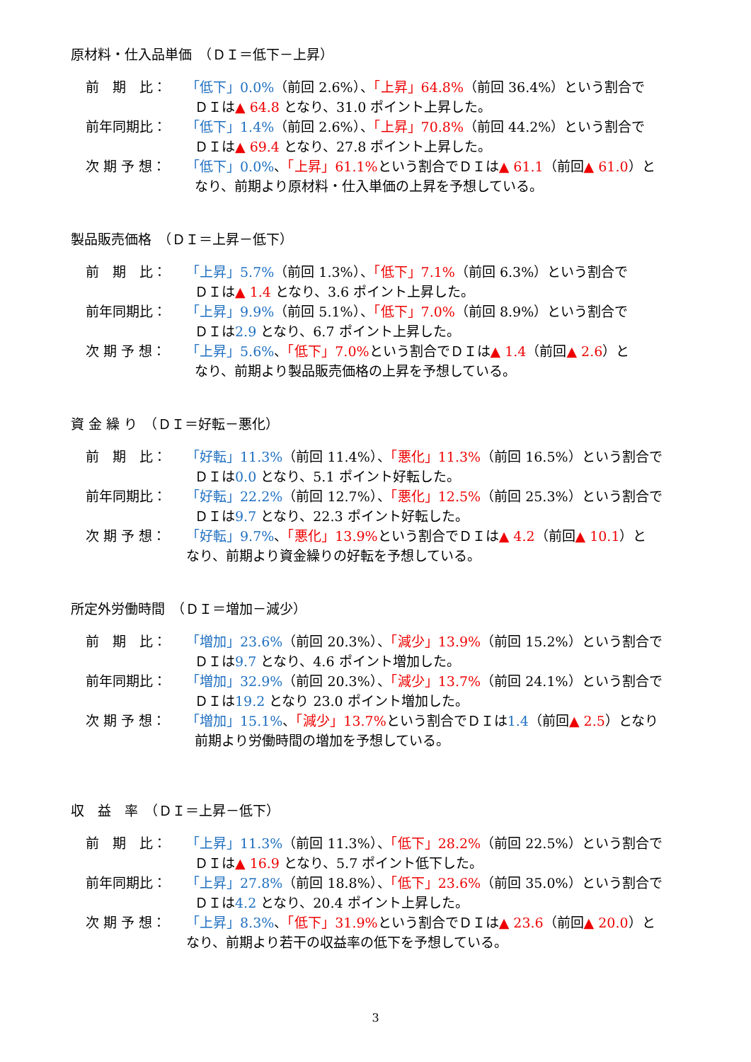原材料・仕入品単価　（ＤＩ＝低下－上昇）
前　期　比： 「低下」0.0%（前回 2.6%）、「上昇」64.8%（前回 36.4%）という割合で
ＤＩは▲ 64.8 となり、31.0 ポイント上昇した。
前年同期比： 「低下」1.4%（前回 2.6%）、「上昇」70.8%（前回 44.2%）という割合で
ＤＩは▲ 69.4 となり、27.8 ポイント上昇した。
次 期 予 想： 「低下」0.0%、「上昇」61.1% という割合でＤＩは▲ 61.1（前回▲ 61.0）と
なり、前期より原材料・仕入単価の上昇を予想している。
製品販売価格　（ＤＩ＝上昇－低下）
前　期　比： 「上昇」5.7%（前回 1.3%）、「低下」7.1%（前回 6.3%）という割合で
ＤＩは▲ 1.4 となり、3.6 ポイント上昇した。
前年同期比： 「上昇」9.9%（前回 5.1%）、「低下」7.0%（前回 8.9%）という割合で
ＤＩは2.9 となり、6.7 ポイント上昇した。
次 期 予 想： 「上昇」5.6%、「低下」7.0% という割合でＤＩは▲ 1.4（前回▲ 2.6）と
なり、前期より製品販売価格の上昇を予想している。
資 金 繰 り　（ＤＩ＝好転－悪化）
前　期　比： 「好転」11.3%（前回 11.4%）、「悪化」11.3%（前回 16.5%）という割合で
ＤＩは0.0 となり、5.1 ポイント好転した。
前年同期比： 「好転」22.2%（前回 12.7%）、「悪化」12.5%（前回 25.3%）という割合で
ＤＩは9.7 となり、22.3 ポイント好転した。
次 期 予 想： 「好転」9.7%、「悪化」13.9% という割合でＤＩは▲ 4.2（前回▲ 10.1）と
なり、前期より資金繰りの好転を予想している。
所定外労働時間　（ＤＩ＝増加－減少）
前　期　比： 「増加」23.6%（前回 20.3%）、「減少」13.9%（前回 15.2%）という割合で
ＤＩは9.7 となり、4.6 ポイント増加した。
前年同期比： 「増加」32.9%（前回 20.3%）、「減少」13.7%（前回 24.1%）という割合で
ＤＩは19.2 となり 23.0 ポイント増加した。
次 期 予 想： 「増加」15.1%、「減少」13.7% という割合でＤＩは1.4（前回▲ 2.5）となり
前期より労働時間の増加を予想している。
収　益　率　（ＤＩ＝上昇－低下）
前　期　比： 「上昇」11.3%（前回 11.3%）、「低下」28.2%（前回 22.5%）という割合で
ＤＩは▲ 16.9 となり、5.7 ポイント低下した。
前年同期比： 「上昇」27.8%（前回 18.8%）、「低下」23.6%（前回 35.0%）という割合で
ＤＩは4.2 となり、20.4 ポイント上昇した。
次 期 予 想： 「上昇」8.3%、「低下」31.9% という割合でＤＩは▲ 23.6（前回▲ 20.0）と
なり、前期より若干の収益率の低下を予想している。
3